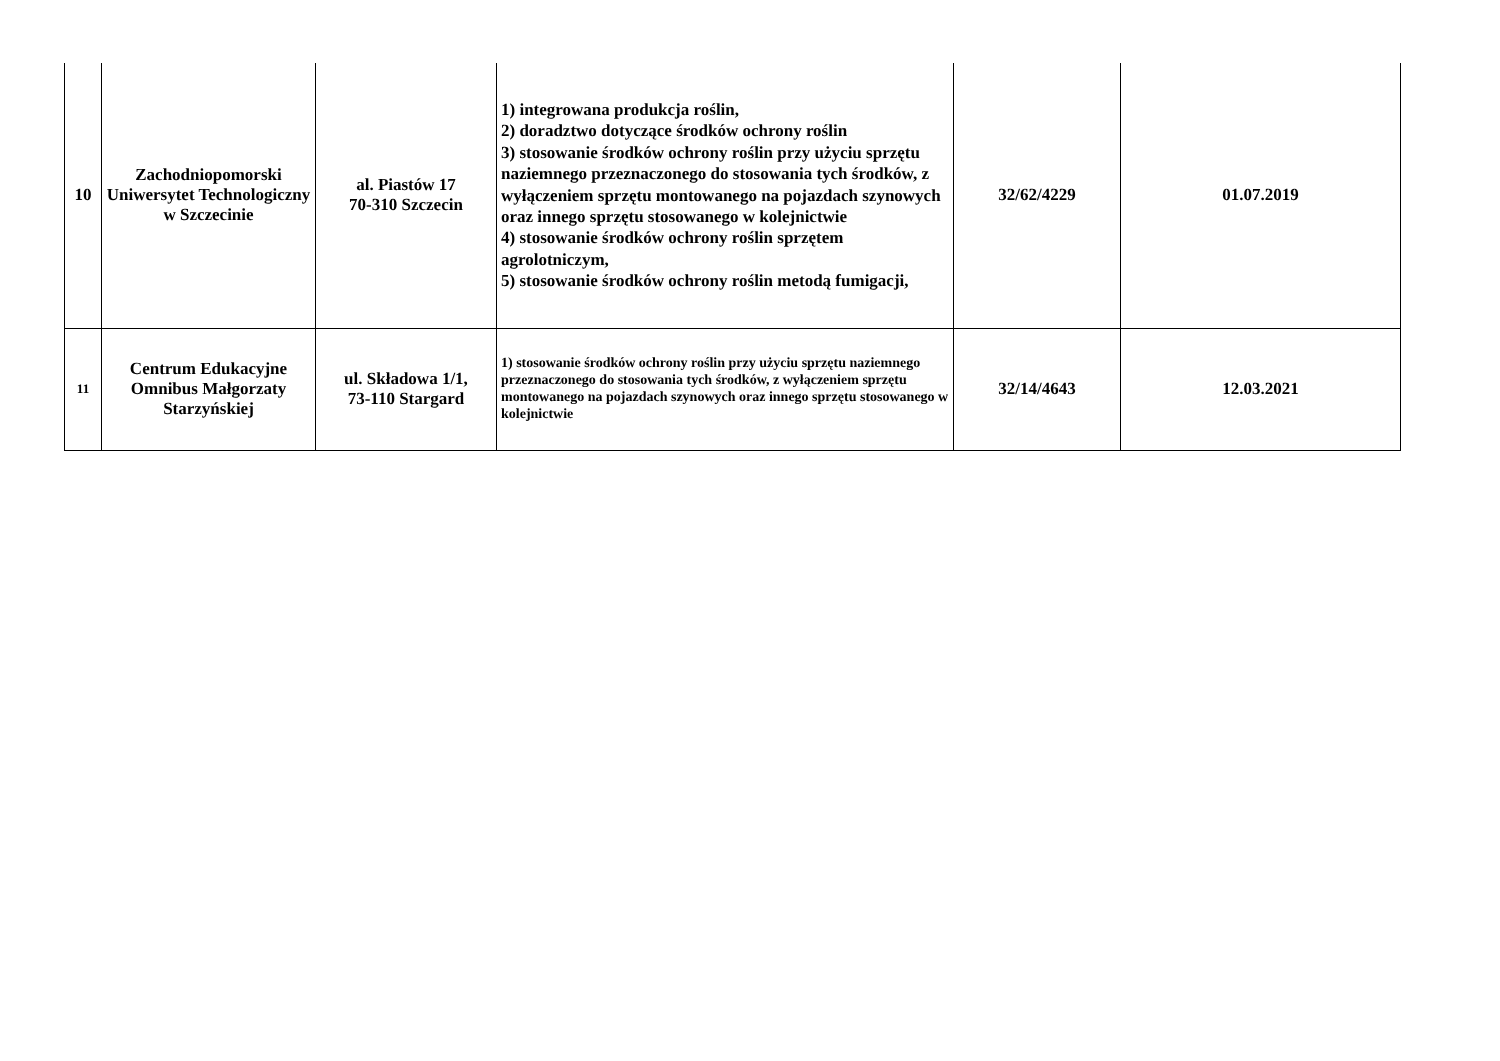| 10 | Zachodniopomorski Uniwersytet Technologiczny w Szczecinie | al. Piastów 17 70-310 Szczecin | 1) integrowana produkcja roślin, 2) doradztwo dotyczące środków ochrony roślin 3) stosowanie środków ochrony roślin przy użyciu sprzętu naziemnego przeznaczonego do stosowania tych środków, z wyłączeniem sprzętu montowanego na pojazdach szynowych oraz innego sprzętu stosowanego w kolejnictwie 4) stosowanie środków ochrony roślin sprzętem agrolotniczym, 5) stosowanie środków ochrony roślin metodą fumigacji, | 32/62/4229 | 01.07.2019 |
| 11 | Centrum Edukacyjne Omnibus Małgorzaty Starzyńskiej | ul. Składowa 1/1, 73-110 Stargard | 1) stosowanie środków ochrony roślin przy użyciu sprzętu naziemnego przeznaczonego do stosowania tych środków, z wyłączeniem sprzętu montowanego na pojazdach szynowych oraz innego sprzętu stosowanego w kolejnictwie | 32/14/4643 | 12.03.2021 |